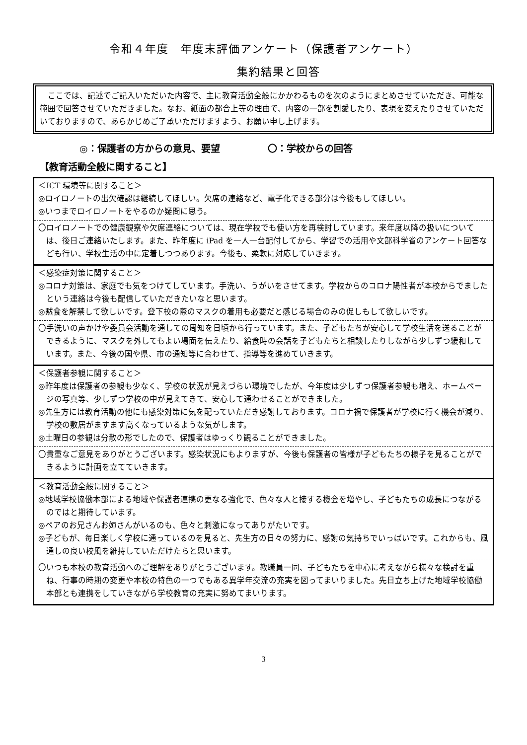令和４年度　年度末評価アンケート（保護者アンケート）
集約結果と回答
ここでは、記述でご記入いただいた内容で、主に教育活動全般にかかわるものを次のようにまとめさせていただき、可能な範囲で回答させていただきました。なお、紙面の都合上等の理由で、内容の一部を割愛したり、表現を変えたりさせていただいておりますので、あらかじめご了承いただけますよう、お願い申し上げます。
◎：保護者の方からの意見、要望 〇：学校からの回答
【教育活動全般に関すること】
＜ICT 環境等に関すること＞
◎ロイロノートの出欠確認は継続してほしい。欠席の連絡など、電子化できる部分は今後もしてほしい。
◎いつまでロイロノートをやるのか疑問に思う。
〇ロイロノートでの健康観察や欠席連絡については、現在学校でも使い方を再検討しています。来年度以降の扱いについては、後日ご連絡いたします。また、昨年度に iPad を一人一台配付してから、学習での活用や文部科学省のアンケート回答なども行い、学校生活の中に定着しつつあります。今後も、柔軟に対応していきます。
＜感染症対策に関すること＞
◎コロナ対策は、家庭でも気をつけてしています。手洗い、うがいをさせてます。学校からのコロナ陽性者が本校からでましたという連絡は今後も配信していただきたいなと思います。
◎黙食を解禁して欲しいです。登下校の際のマスクの着用も必要だと感じる場合のみの促しもして欲しいです。
〇手洗いの声かけや委員会活動を通しての周知を日頃から行っています。また、子どもたちが安心して学校生活を送ることができるように、マスクを外してもよい場面を伝えたり、給食時の会話を子どもたちと相談したりしながら少しずつ緩和しています。また、今後の国や県、市の通知等に合わせて、指導等を進めていきます。
＜保護者参観に関すること＞
◎昨年度は保護者の参観も少なく、学校の状況が見えづらい環境でしたが、今年度は少しずつ保護者参観も増え、ホームページの写真等、少しずつ学校の中が見えてきて、安心して通わせることができました。
◎先生方には教育活動の他にも感染対策に気を配っていただき感謝しております。コロナ禍で保護者が学校に行く機会が減り、学校の敷居がますます高くなっているような気がします。
◎土曜日の参観は分散の形でしたので、保護者はゆっくり観ることができました。
〇貴重なご意見をありがとうございます。感染状況にもよりますが、今後も保護者の皆様が子どもたちの様子を見ることができるように計画を立てていきます。
＜教育活動全般に関すること＞
◎地域学校協働本部による地域や保護者連携の更なる強化で、色々な人と接する機会を増やし、子どもたちの成長につながるのではと期待しています。
◎ペアのお兄さんお姉さんがいるのも、色々と刺激になってありがたいです。
◎子どもが、毎日楽しく学校に通っているのを見ると、先生方の日々の努力に、感謝の気持ちでいっぱいです。これからも、風通しの良い校風を維持していただけたらと思います。
〇いつも本校の教育活動へのご理解をありがとうございます。教職員一同、子どもたちを中心に考えながら様々な検討を重ね、行事の時期の変更や本校の特色の一つでもある異学年交流の充実を図ってまいりました。先日立ち上げた地域学校協働本部とも連携をしていきながら学校教育の充実に努めてまいります。
3